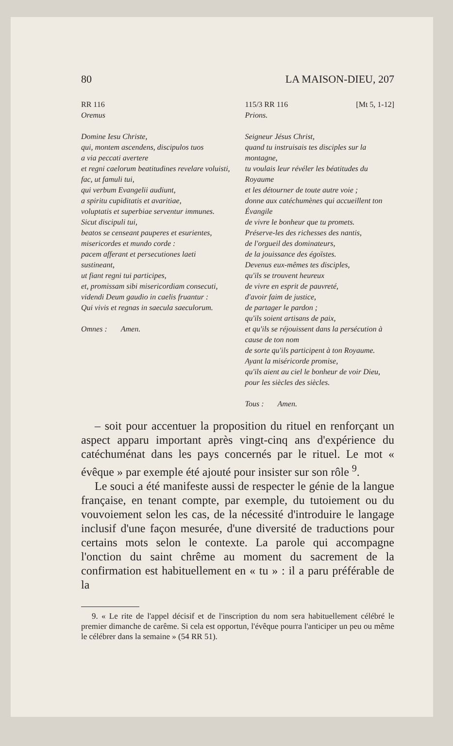80 LA MAISON-DIEU, 207
RR 116
Oremus
Domine Iesu Christe,
qui, montem ascendens, discipulos tuos
a via peccati avertere
et regni caelorum beatitudines revelare voluisti,
fac, ut famuli tui,
qui verbum Evangelii audiunt,
a spiritu cupiditatis et avaritiae,
voluptatis et superbiae serventur immunes.
Sicut discipuli tui,
beatos se censeant pauperes et esurientes,
misericordes et mundo corde :
pacem afferant et persecutiones laeti sustineant,
ut fiant regni tui participes,
et, promissam sibi misericordiam consecuti,
videndi Deum gaudio in caelis fruantur :
Qui vivis et regnas in saecula saeculorum.
Omnes : Amen.
115/3 RR 116 [Mt 5, 1-12]
Prions.
Seigneur Jésus Christ,
quand tu instruisais tes disciples sur la montagne,
tu voulais leur révéler les béatitudes du Royaume
et les détourner de toute autre voie ;
donne aux catéchumènes qui accueillent ton Évangile
de vivre le bonheur que tu promets.
Préserve-les des richesses des nantis,
de l'orgueil des dominateurs,
de la jouissance des égoïstes.
Devenus eux-mêmes tes disciples,
qu'ils se trouvent heureux
de vivre en esprit de pauvreté,
d'avoir faim de justice,
de partager le pardon ;
qu'ils soient artisans de paix,
et qu'ils se réjouissent dans la persécution à cause de ton nom
de sorte qu'ils participent à ton Royaume.
Ayant la miséricorde promise,
qu'ils aient au ciel le bonheur de voir Dieu,
pour les siècles des siècles.
Tous : Amen.
– soit pour accentuer la proposition du rituel en renforçant un aspect apparu important après vingt-cinq ans d'expérience du catéchuménat dans les pays concernés par le rituel. Le mot « évêque » par exemple été ajouté pour insister sur son rôle <sup>9</sup>.
Le souci a été manifeste aussi de respecter le génie de la langue française, en tenant compte, par exemple, du tutoiement ou du vouvoiement selon les cas, de la nécessité d'introduire le langage inclusif d'une façon mesurée, d'une diversité de traductions pour certains mots selon le contexte. La parole qui accompagne l'onction du saint chrême au moment du sacrement de la confirmation est habituellement en « tu » : il a paru préférable de la
9. « Le rite de l'appel décisif et de l'inscription du nom sera habituellement célébré le premier dimanche de carême. Si cela est opportun, l'évêque pourra l'anticiper un peu ou même le célébrer dans la semaine » (54 RR 51).